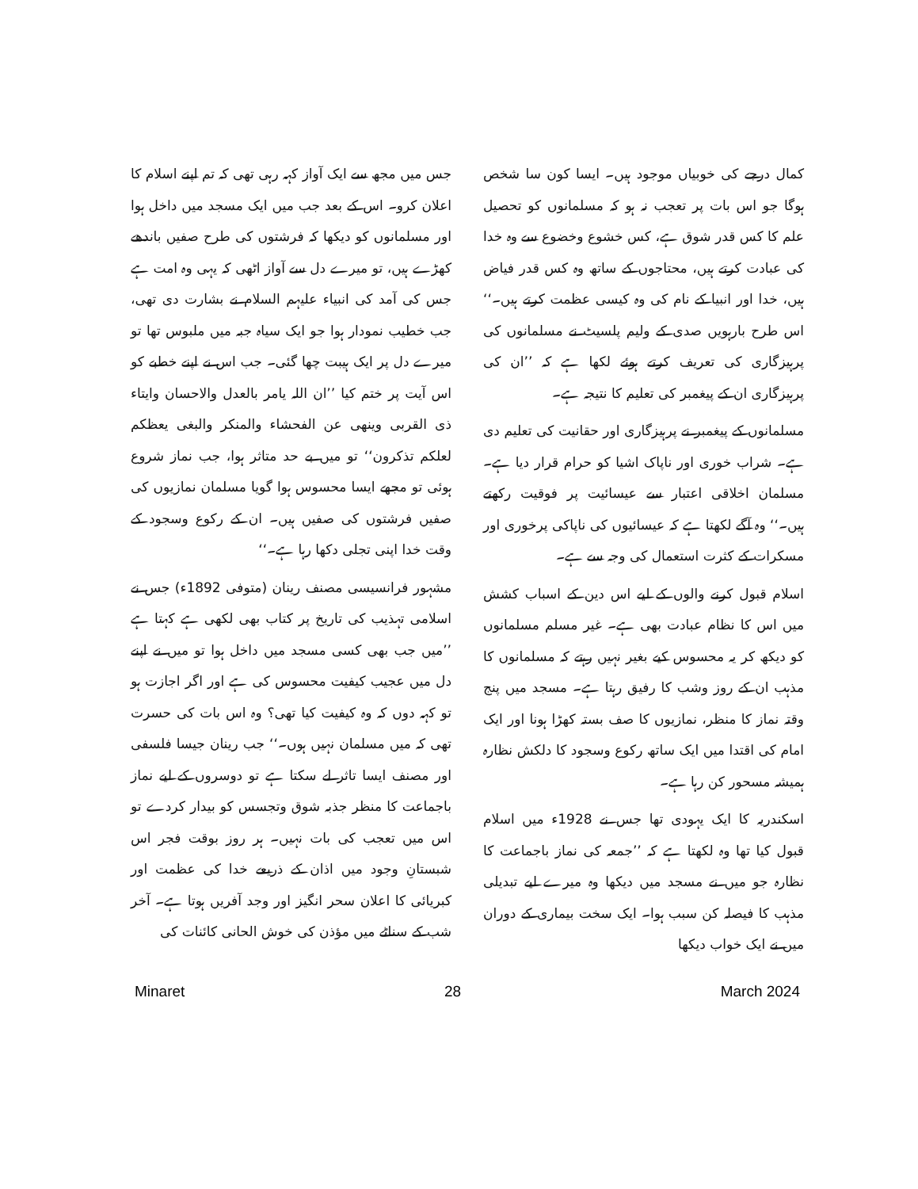کمال درجے کی خوبیاں موجود ہیں۔ ایسا کون سا شخص ہوگا جو اس بات پر تعجب نہ ہو کہ مسلمانوں کو تحصیل علم کا کس قدر شوق ہے، کس خشوع وخضوع سے وہ خدا کی عبادت کرتے ہیں، محتاجوں کے ساتھ وہ کس قدر فیاض ہیں، خدا اور انبیا کے نام کی وہ کیسی عظمت کرتے ہیں۔‘‘ اس طرح بارہویں صدی کے ولیم پلسیٹ نے مسلمانوں کی پرہیزگاری کی تعریف کرتے ہوئے لکھا ہے کہ ’’ان کی پرہیزگاری ان کے پیغمبر کی تعلیم کا نتیجہ ہے۔
مسلمانوں کے پیغمبر نے پرہیزگاری اور حقانیت کی تعلیم دی ہے۔ شراب خوری اور ناپاک اشیا کو حرام قرار دیا ہے۔ مسلمان اخلاقی اعتبار سے عیسائیت پر فوقیت رکھتے ہیں۔‘‘ وہ آگے لکھتا ہے کہ عیسائیوں کی ناپاکی پرخوری اور مسکرات کے کثرت استعمال کی وجہ سے ہے۔
اسلام قبول کرنے والوں کے لیے اس دین کے اسباب کشش میں اس کا نظام عبادت بھی ہے۔ غیر مسلم مسلمانوں کو دیکھ کر یہ محسوس کیے بغیر نہیں رہتے کہ مسلمانوں کا مذہب ان کے روز وشب کا رفیق رہتا ہے۔ مسجد میں پنج وقتہ نماز کا منظر، نمازیوں کا صف بستہ کھڑا ہونا اور ایک امام کی اقتدا میں ایک ساتھ رکوع وسجود کا دلکش نظارہ ہمیشہ مسحور کن رہا ہے۔
اسکندریہ کا ایک یہودی تھا جس نے 1928ء میں اسلام قبول کیا تھا وہ لکھتا ہے کہ ’’جمعہ کی نماز باجماعت کا نظارہ جو میں نے مسجد میں دیکھا وہ میرے لیے تبدیلی مذہب کا فیصلہ کن سبب ہوا۔ ایک سخت بیماری کے دوران میں نے ایک خواب دیکھا
جس میں مجھ سے ایک آواز کہہ رہی تھی کہ تم اپنے اسلام کا اعلان کرو۔ اس کے بعد جب میں ایک مسجد میں داخل ہوا اور مسلمانوں کو دیکھا کہ فرشتوں کی طرح صفیں باندھے کھڑے ہیں، تو میرے دل سے آواز اٹھی کہ یہی وہ امت ہے جس کی آمد کی انبیاء علیہم السلام نے بشارت دی تھی، جب خطیب نمودار ہوا جو ایک سیاہ جبہ میں ملبوس تھا تو میرے دل پر ایک ہیبت چھا گئی۔ جب اس نے اپنے خطبے کو اس آیت پر ختم کیا ’’ان اللہ یامر بالعدل والاحسان وایتاء ذی القربی وینھی عن الفحشاء والمنکر والبغی یعظکم لعلکم تذکرون‘‘ تو میں بے حد متاثر ہوا، جب نماز شروع ہوئی تو مجھے ایسا محسوس ہوا گویا مسلمان نمازیوں کی صفیں فرشتوں کی صفیں ہیں۔ ان کے رکوع وسجود کے وقت خدا اپنی تجلی دکھا رہا ہے۔‘‘
مشہور فرانسیسی مصنف رینان (متوفی 1892ء) جس نے اسلامی تہذیب کی تاریخ پر کتاب بھی لکھی ہے کہتا ہے ’’میں جب بھی کسی مسجد میں داخل ہوا تو میں نے اپنے دل میں عجیب کیفیت محسوس کی ہے اور اگر اجازت ہو تو کہہ دوں کہ وہ کیفیت کیا تھی؟ وہ اس بات کی حسرت تھی کہ میں مسلمان نہیں ہوں۔‘‘ جب رینان جیسا فلسفی اور مصنف ایسا تاثر لے سکتا ہے تو دوسروں کے لیے نماز باجماعت کا منظر جذبہ شوق وتجسس کو بیدار کردے تو اس میں تعجب کی بات نہیں۔ ہر روز بوقت فجر اس شبستانِ وجود میں اذان کے ذریعے خدا کی عظمت اور کبریائی کا اعلان سحر انگیز اور وجد آفریں ہوتا ہے۔ آخر شب کے سناٹے میں مؤذن کی خوش الحانی کائنات کی
Minaret 28 March 2024